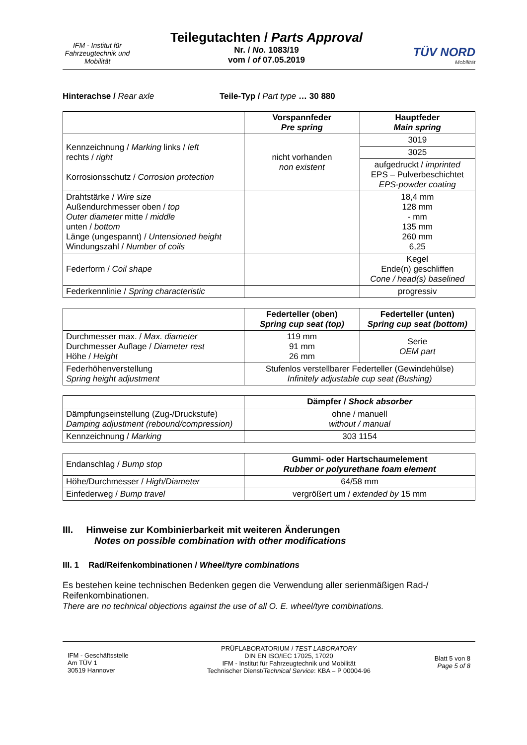IFM - Institut für Fahrzeugtechnik und Mobilität
Teilegutachten / Parts Approval
Nr. / No. 1083/19
vom / of 07.05.2019
TÜV NORD
Mobilität
Hinterachse / Rear axle Teile-Typ / Part type … 30 880
| | Vorspannfeder Pre spring | Hauptfeder Main spring |
| --- | --- | --- |
| Kennzeichnung / Marking links / left rechts / right Korrosionsschutz / Corrosion protection | nicht vorhanden non existent | 3019 |
| | | 3025 |
| | | aufgedruckt / imprinted EPS – Pulverbeschichtet EPS-powder coating |
| Drahtstärke / Wire size Außendurchmesser oben / top Outer diameter mitte / middle unten / bottom Länge (ungespannt) / Untensioned height Windungszahl / Number of coils | | 18,4 mm 128 mm - mm 135 mm 260 mm 6,25 |
| Federform / Coil shape | | Kegel Ende(n) geschliffen Cone / head(s) baselined |
| Federkennlinie / Spring characteristic | | progressiv |
| | Federteller (oben) Spring cup seat (top) | Federteller (unten) Spring cup seat (bottom) |
| --- | --- | --- |
| Durchmesser max. / Max. diameter Durchmesser Auflage / Diameter rest Höhe / Height | 119 mm 91 mm 26 mm | Serie OEM part |
| Federhöhenverstellung Spring height adjustment | Stufenlos verstellbarer Federteller (Gewindehülse) Infinitely adjustable cup seat (Bushing) | |
| | Dämpfer / Shock absorber |
| --- | --- |
| Dämpfungseinstellung (Zug-/Druckstufe) Damping adjustment (rebound/compression) | ohne / manuell without / manual |
| Kennzeichnung / Marking | 303 1154 |
| Endanschlag / Bump stop | Gummi- oder Hartschaumelement Rubber or polyurethane foam element |
| Höhe/Durchmesser / High/Diameter | 64/58 mm |
| Einfederweg / Bump travel | vergrößert um / extended by 15 mm |
III. Hinweise zur Kombinierbarkeit mit weiteren Änderungen
Notes on possible combination with other modifications
III. 1 Rad/Reifenkombinationen / Wheel/tyre combinations
Es bestehen keine technischen Bedenken gegen die Verwendung aller serienmäßigen Rad-/ Reifenkombinationen.
There are no technical objections against the use of all O. E. wheel/tyre combinations.
IFM - Geschäftsstelle
Am TÜV 1
30519 Hannover
PRÜFLABORATORIUM / TEST LABORATORY
DIN EN ISO/IEC 17025, 17020
IFM - Institut für Fahrzeugtechnik und Mobilität
Technischer Dienst/Technical Service: KBA – P 00004-96
Blatt 5 von 8
Page 5 of 8